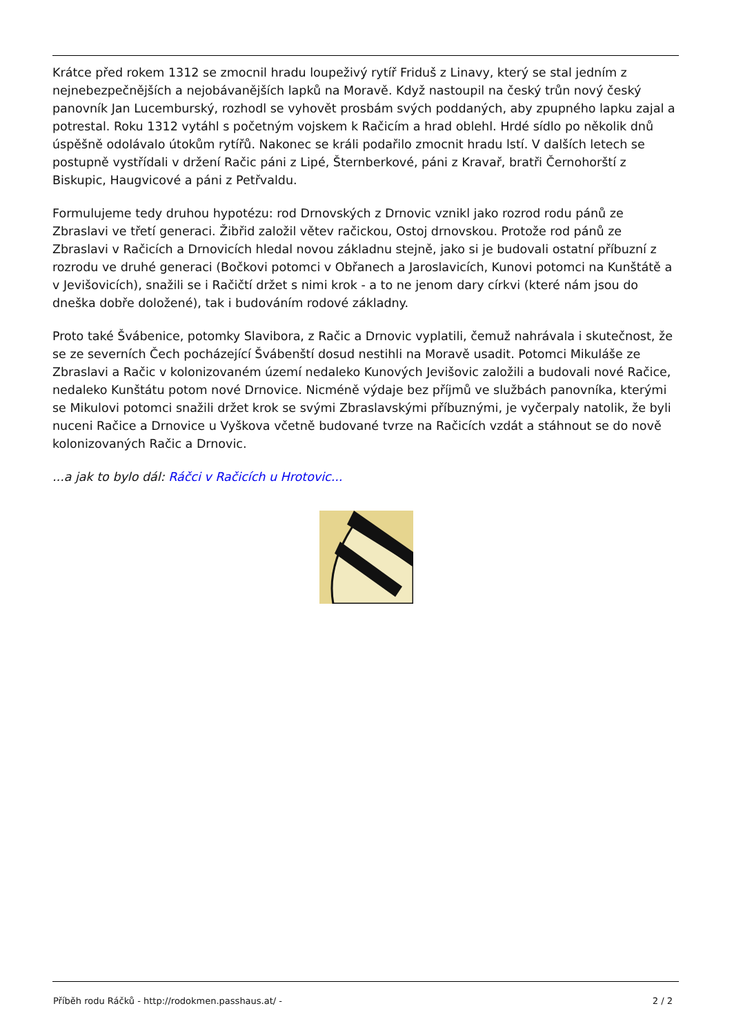Krátce před rokem 1312 se zmocnil hradu loupeživý rytíř Friduš z Linavy, který se stal jedním z nejnebezpečnějších a nejobávanějších lapků na Moravě. Když nastoupil na český trůn nový český panovník Jan Lucemburský, rozhodl se vyhovět prosbám svých poddaných, aby zpupného lapku zajal a potrestal. Roku 1312 vytáhl s početným vojskem k Račicím a hrad oblehl. Hrdé sídlo po několik dnů úspěšně odolávalo útokům rytířů. Nakonec se králi podařilo zmocnit hradu lstí. V dalších letech se postupně vystřídali v držení Račic páni z Lipé, Šternberkové, páni z Kravař, bratři Černohorští z Biskupic, Haugvicové a páni z Petřvaldu.
Formulujeme tedy druhou hypotézu: rod Drnovských z Drnovic vznikl jako rozrod rodu pánů ze Zbraslavi ve třetí generaci. Žibřid založil větev račickou, Ostoj drnovskou. Protože rod pánů ze Zbraslavi v Račicích a Drnovicích hledal novou základnu stejně, jako si je budovali ostatní příbuzní z rozrodu ve druhé generaci (Bočkovi potomci v Obřanech a Jaroslavicích, Kunovi potomci na Kunštátě a v Jevišovicích), snažili se i Račičtí držet s nimi krok - a to ne jenom dary církvi (které nám jsou do dneška dobře doložené), tak i budováním rodové základny.
Proto také Švábenice, potomky Slavibora, z Račic a Drnovic vyplatili, čemuž nahrávala i skutečnost, že se ze severních Čech pocházející Švábenští dosud nestihli na Moravě usadit. Potomci Mikuláše ze Zbraslavi a Račic v kolonizovaném území nedaleko Kunových Jevišovic založili a budovali nové Račice, nedaleko Kunštátu potom nové Drnovice. Nicméně výdaje bez příjmů ve službách panovníka, kterými se Mikulovi potomci snažili držet krok se svými Zbraslavskými příbuznými, je vyčerpaly natolik, že byli nuceni Račice a Drnovice u Vyškova včetně budované tvrze na Račicích vzdát a stáhnout se do nově kolonizovaných Račic a Drnovic.
...a jak to bylo dál: Ráčci v Račicích u Hrotovic...
Příběh rodu Ráčků - http://rodokmen.passhaus.at/ - 2 / 2